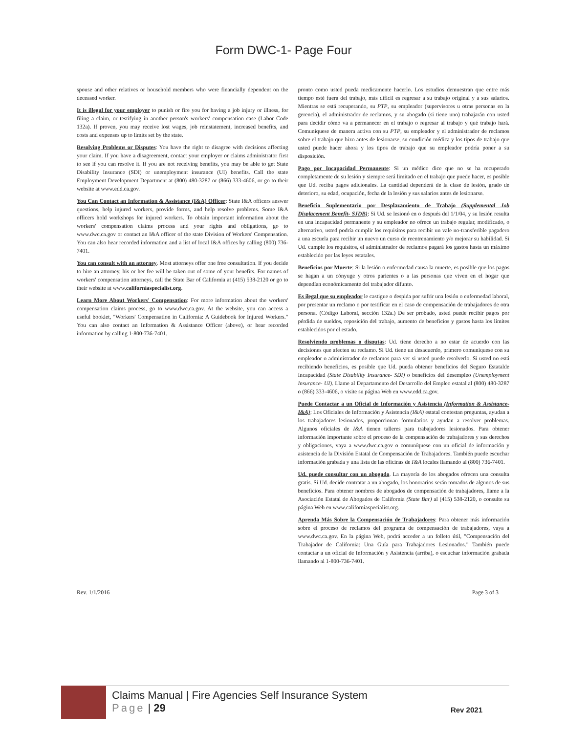Form DWC-1- Page Four
spouse and other relatives or household members who were financially dependent on the deceased worker.
It is illegal for your employer to punish or fire you for having a job injury or illness, for filing a claim, or testifying in another person's workers' compensation case (Labor Code 132a). If proven, you may receive lost wages, job reinstatement, increased benefits, and costs and expenses up to limits set by the state.
Resolving Problems or Disputes: You have the right to disagree with decisions affecting your claim. If you have a disagreement, contact your employer or claims administrator first to see if you can resolve it. If you are not receiving benefits, you may be able to get State Disability Insurance (SDI) or unemployment insurance (UI) benefits. Call the state Employment Development Department at (800) 480-3287 or (866) 333-4606, or go to their website at www.edd.ca.gov.
You Can Contact an Information & Assistance (I&A) Officer: State I&A officers answer questions, help injured workers, provide forms, and help resolve problems. Some I&A officers hold workshops for injured workers. To obtain important information about the workers' compensation claims process and your rights and obligations, go to www.dwc.ca.gov or contact an I&A officer of the state Division of Workers' Compensation. You can also hear recorded information and a list of local I&A offices by calling (800) 736-7401.
You can consult with an attorney. Most attorneys offer one free consultation. If you decide to hire an attorney, his or her fee will be taken out of some of your benefits. For names of workers' compensation attorneys, call the State Bar of California at (415) 538-2120 or go to their website at www.californiaspecialist.org.
Learn More About Workers' Compensation: For more information about the workers' compensation claims process, go to www.dwc.ca.gov. At the website, you can access a useful booklet, "Workers' Compensation in California: A Guidebook for Injured Workers." You can also contact an Information & Assistance Officer (above), or hear recorded information by calling 1-800-736-7401.
pronto como usted pueda medicamente hacerlo. Los estudios demuestran que entre más tiempo esté fuera del trabajo, más difícil es regresar a su trabajo original y a sus salarios. Mientras se está recuperando, su PTP, su empleador (supervisores u otras personas en la gerencia), el administrador de reclamos, y su abogado (si tiene uno) trabajarán con usted para decidir cómo va a permanecer en el trabajo o regresar al trabajo y qué trabajo hará. Comuníquese de manera activa con su PTP, su empleador y el administrador de reclamos sobre el trabajo que hizo antes de lesionarse, su condición médica y los tipos de trabajo que usted puede hacer ahora y los tipos de trabajo que su empleador podría poner a su disposición.
Pago por Incapacidad Permanente: Si un médico dice que no se ha recuperado completamente de su lesión y siempre será limitado en el trabajo que puede hacer, es posible que Ud. reciba pagos adicionales. La cantidad dependerá de la clase de lesión, grado de deterioro, su edad, ocupación, fecha de la lesión y sus salarios antes de lesionarse.
Beneficio Suplementario por Desplazamiento de Trabajo (Supplemental Job Displacement Benefit- SJDB): Si Ud. se lesionó en o después del 1/1/04, y su lesión resulta en una incapacidad permanente y su empleador no ofrece un trabajo regular, modificado, o alternativo, usted podría cumplir los requisitos para recibir un vale no-transferible pagadero a una escuela para recibir un nuevo un curso de reentrenamiento y/o mejorar su habilidad. Si Ud. cumple los requisitos, el administrador de reclamos pagará los gastos hasta un máximo establecido por las leyes estatales.
Beneficios por Muerte: Si la lesión o enfermedad causa la muerte, es posible que los pagos se hagan a un cónyuge y otros parientes o a las personas que viven en el hogar que dependían económicamente del trabajador difunto.
Es ilegal que su empleador le castigue o despida por sufrir una lesión o enfermedad laboral, por presentar un reclamo o por testificar en el caso de compensación de trabajadores de otra persona. (Código Laboral, sección 132a.) De ser probado, usted puede recibir pagos por pérdida de sueldos, reposición del trabajo, aumento de beneficios y gastos hasta los límites establecidos por el estado.
Resolviendo problemas o disputas: Ud. tiene derecho a no estar de acuerdo con las decisiones que afecten su reclamo. Si Ud. tiene un desacuerdo, primero comuníquese con su empleador o administrador de reclamos para ver si usted puede resolverlo. Si usted no está recibiendo beneficios, es posible que Ud. pueda obtener beneficios del Seguro Estatalde Incapacidad (State Disability Insurance- SDI) o beneficios del desempleo (Unemployment Insurance- UI). Llame al Departamento del Desarrollo del Empleo estatal al (800) 480-3287 o (866) 333-4606, o visite su página Web en www.edd.ca.gov.
Puede Contactar a un Oficial de Información y Asistencia (Information & Assistance- I&A): Los Oficiales de Información y Asistencia (I&A) estatal contestan preguntas, ayudan a los trabajadores lesionados, proporcionan formularios y ayudan a resolver problemas. Algunos oficiales de I&A tienen talleres para trabajadores lesionados. Para obtener información importante sobre el proceso de la compensación de trabajadores y sus derechos y obligaciones, vaya a www.dwc.ca.gov o comuníquese con un oficial de información y asistencia de la División Estatal de Compensación de Trabajadores. También puede escuchar información grabada y una lista de las oficinas de I&A locales llamando al (800) 736-7401.
Ud. puede consultar con un abogado. La mayoría de los abogados ofrecen una consulta gratis. Si Ud. decide contratar a un abogado, los honorarios serán tomados de algunos de sus beneficios. Para obtener nombres de abogados de compensación de trabajadores, llame a la Asociación Estatal de Abogados de California (State Bar) al (415) 538-2120, o consulte su página Web en www.californiaspecialist.org.
Aprenda Más Sobre la Compensación de Trabajadores: Para obtener más información sobre el proceso de reclamos del programa de compensación de trabajadores, vaya a www.dwc.ca.gov. En la página Web, podrá acceder a un folleto útil, "Compensación del Trabajador de California: Una Guía para Trabajadores Lesionados." También puede contactar a un oficial de Información y Asistencia (arriba), o escuchar información grabada llamando al 1-800-736-7401.
Rev. 1/1/2016 Page 3 of 3
Claims Manual | Fire Agencies Self Insurance System
Page | 29
Rev 2021